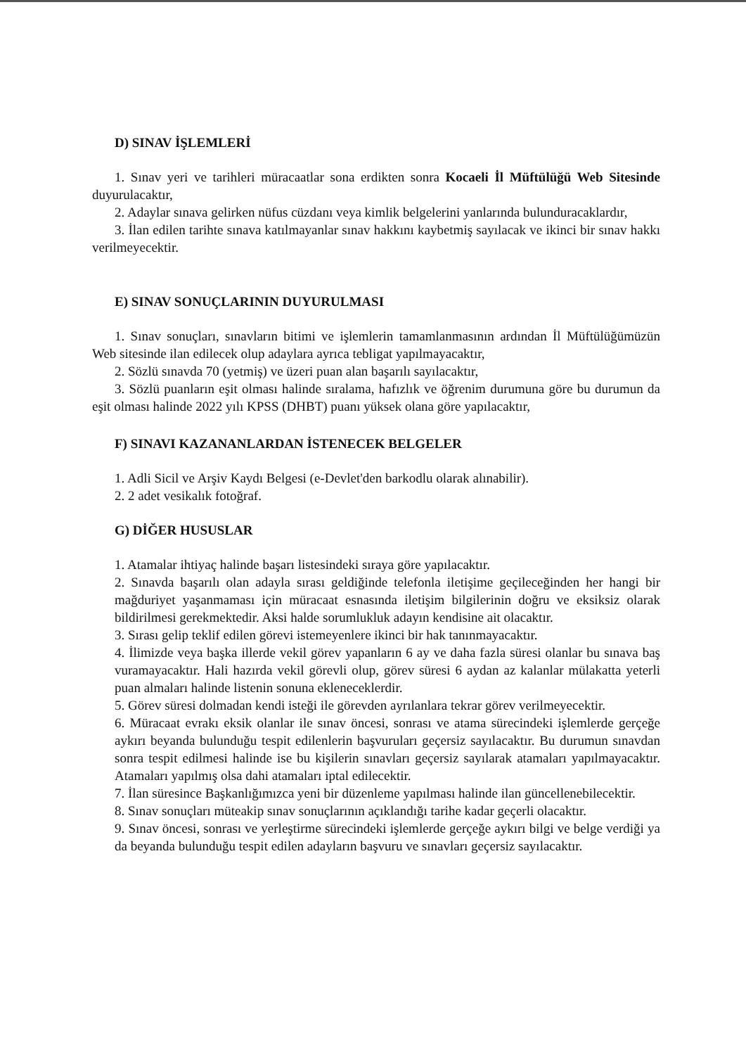D) SINAV İŞLEMLERİ
1. Sınav yeri ve tarihleri müracaatlar sona erdikten sonra Kocaeli İl Müftülüğü Web Sitesinde duyurulacaktır,
2. Adaylar sınava gelirken nüfus cüzdanı veya kimlik belgelerini yanlarında bulunduracaklardır,
3. İlan edilen tarihte sınava katılmayanlar sınav hakkını kaybetmiş sayılacak ve ikinci bir sınav hakkı verilmeyecektir.
E) SINAV SONUÇLARININ DUYURULMASI
1. Sınav sonuçları, sınavların bitimi ve işlemlerin tamamlanmasının ardından İl Müftülüğümüzün Web sitesinde ilan edilecek olup adaylara ayrıca tebligat yapılmayacaktır,
2. Sözlü sınavda 70 (yetmiş) ve üzeri puan alan başarılı sayılacaktır,
3. Sözlü puanların eşit olması halinde sıralama, hafızlık ve öğrenim durumuna göre bu durumun da eşit olması halinde 2022 yılı KPSS (DHBT) puanı yüksek olana göre yapılacaktır,
F) SINAVI KAZANANLARDAN İSTENECEK BELGELER
1. Adli Sicil ve Arşiv Kaydı Belgesi (e-Devlet'den barkodlu olarak alınabilir).
2. 2 adet vesikalık fotoğraf.
G) DİĞER HUSUSLAR
1. Atamalar ihtiyaç halinde başarı listesindeki sıraya göre yapılacaktır.
2. Sınavda başarılı olan adayla sırası geldiğinde telefonla iletişime geçileceğinden her hangi bir mağduriyet yaşanmaması için müracaat esnasında iletişim bilgilerinin doğru ve eksiksiz olarak bildirilmesi gerekmektedir. Aksi halde sorumlukluk adayın kendisine ait olacaktır.
3. Sırası gelip teklif edilen görevi istemeyenlere ikinci bir hak tanınmayacaktır.
4. İlimizde veya başka illerde vekil görev yapanların 6 ay ve daha fazla süresi olanlar bu sınava baş vuramayacaktır. Hali hazırda vekil görevli olup, görev süresi 6 aydan az kalanlar mülakatta yeterli puan almaları halinde listenin sonuna ekleneceklerdir.
5. Görev süresi dolmadan kendi isteği ile görevden ayrılanlara tekrar görev verilmeyecektir.
6. Müracaat evrakı eksik olanlar ile sınav öncesi, sonrası ve atama sürecindeki işlemlerde gerçeğe aykırı beyanda bulunduğu tespit edilenlerin başvuruları geçersiz sayılacaktır. Bu durumun sınavdan sonra tespit edilmesi halinde ise bu kişilerin sınavları geçersiz sayılarak atamaları yapılmayacaktır. Atamaları yapılmış olsa dahi atamaları iptal edilecektir.
7. İlan süresince Başkanlığımızca yeni bir düzenleme yapılması halinde ilan güncellenebilecektir.
8. Sınav sonuçları müteakip sınav sonuçlarının açıklandığı tarihe kadar geçerli olacaktır.
9. Sınav öncesi, sonrası ve yerleştirme sürecindeki işlemlerde gerçeğe aykırı bilgi ve belge verdiği ya da beyanda bulunduğu tespit edilen adayların başvuru ve sınavları geçersiz sayılacaktır.